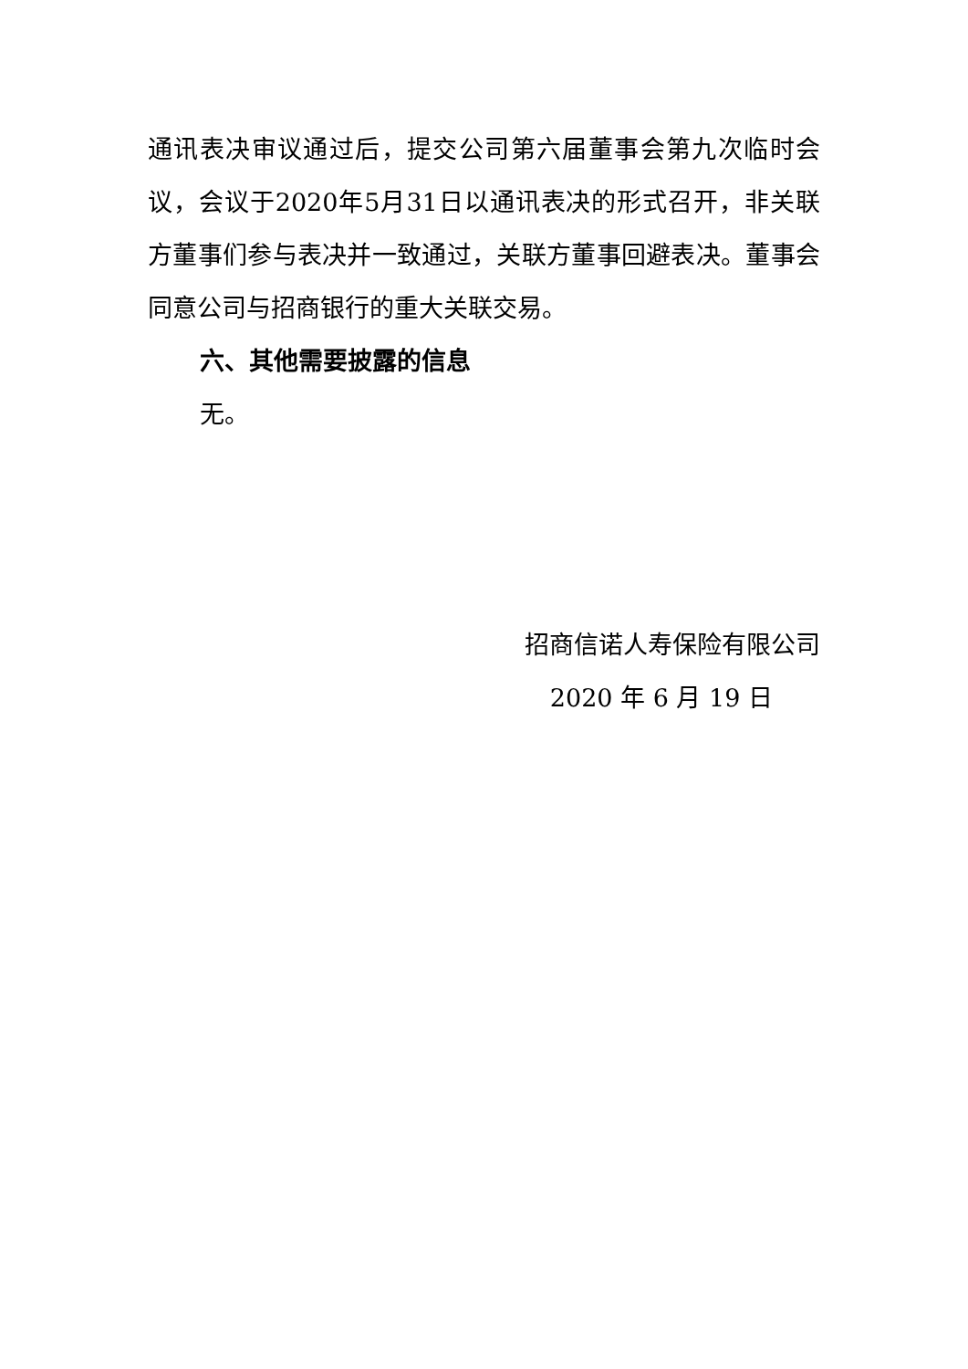通讯表决审议通过后，提交公司第六届董事会第九次临时会议，会议于2020年5月31日以通讯表决的形式召开，非关联方董事们参与表决并一致通过，关联方董事回避表决。董事会同意公司与招商银行的重大关联交易。
六、其他需要披露的信息
无。
招商信诺人寿保险有限公司
2020 年 6 月 19 日